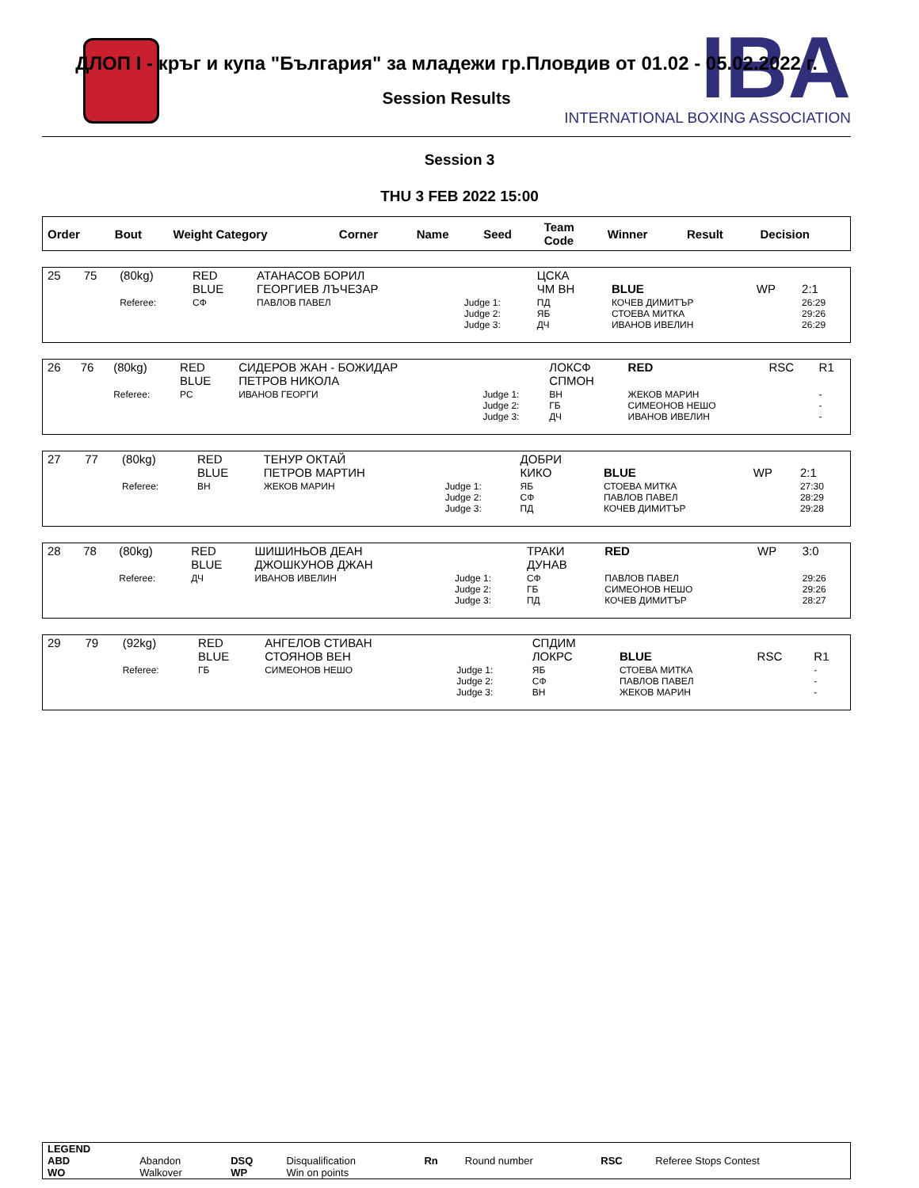IBA
INTERNATIONAL BOXING ASSOCIATION
ДЛОП I - кръг и купа "България" за младежи гр.Пловдив от 01.02 - 05.02.2022 г.
Session Results
Session 3
THU 3 FEB 2022 15:00
| Order | Bout | Weight Category | Corner | Name | Seed | Team Code | Winner | Result | Decision |
| --- | --- | --- | --- | --- | --- | --- | --- | --- | --- |
| 25 | 75 | (80kg) | RED BLUE | АТАНАСОВ БОРИЛ ГЕОРГИЕВ ЛЪЧЕЗАР | | ЦСКА ЧМ ВН | BLUE | WP | 2:1 |
| | | Referee: | СФ | ПАВЛОВ ПАВЕЛ | Judge 1: Judge 2: Judge 3: | ПД ЯБ ДЧ | КОЧЕВ ДИМИТЪР СТОЕВА МИТКА ИВАНОВ ИВЕЛИН | | 26:29 29:26 26:29 |
| 26 | 76 | (80kg) | RED BLUE | СИДЕРОВ ЖАН - БОЖИДАР ПЕТРОВ НИКОЛА | | ЛОКСФ СПМОН | RED | RSC | R1 |
| | | Referee: | РС | ИВАНОВ ГЕОРГИ | Judge 1: Judge 2: Judge 3: | ВН ГБ ДЧ | ЖЕКОВ МАРИН СИМЕОНОВ НЕШО ИВАНОВ ИВЕЛИН | | - - - |
| 27 | 77 | (80kg) | RED BLUE | ТЕНУР ОКТАЙ ПЕТРОВ МАРТИН | | ДОБРИ КИКО | BLUE | WP | 2:1 |
| | | Referee: | ВН | ЖЕКОВ МАРИН | Judge 1: Judge 2: Judge 3: | ЯБ СФ ПД | СТОЕВА МИТКА ПАВЛОВ ПАВЕЛ КОЧЕВ ДИМИТЪР | | 27:30 28:29 29:28 |
| 28 | 78 | (80kg) | RED BLUE | ШИШИНЬОВ ДЕАН ДЖОШКУНОВ ДЖАН | | ТРАКИ ДУНАВ | RED | WP | 3:0 |
| | | Referee: | ДЧ | ИВАНОВ ИВЕЛИН | Judge 1: Judge 2: Judge 3: | СФ ГБ ПД | ПАВЛОВ ПАВЕЛ СИМЕОНОВ НЕШО КОЧЕВ ДИМИТЪР | | 29:26 29:26 28:27 |
| 29 | 79 | (92kg) | RED BLUE | АНГЕЛОВ СТИВАН СТОЯНОВ ВЕН | | СПДИМ ЛОКРС | BLUE | RSC | R1 |
| | | Referee: | ГБ | СИМЕОНОВ НЕШО | Judge 1: Judge 2: Judge 3: | ЯБ СФ ВН | СТОЕВА МИТКА ПАВЛОВ ПАВЕЛ ЖЕКОВ МАРИН | | - - - |
| LEGEND | | | | | | | |
| ABD | Abandon | DSQ | Disqualification | Rn | Round number | RSC | Referee Stops Contest |
| WO | Walkover | WP | Win on points | | | | |